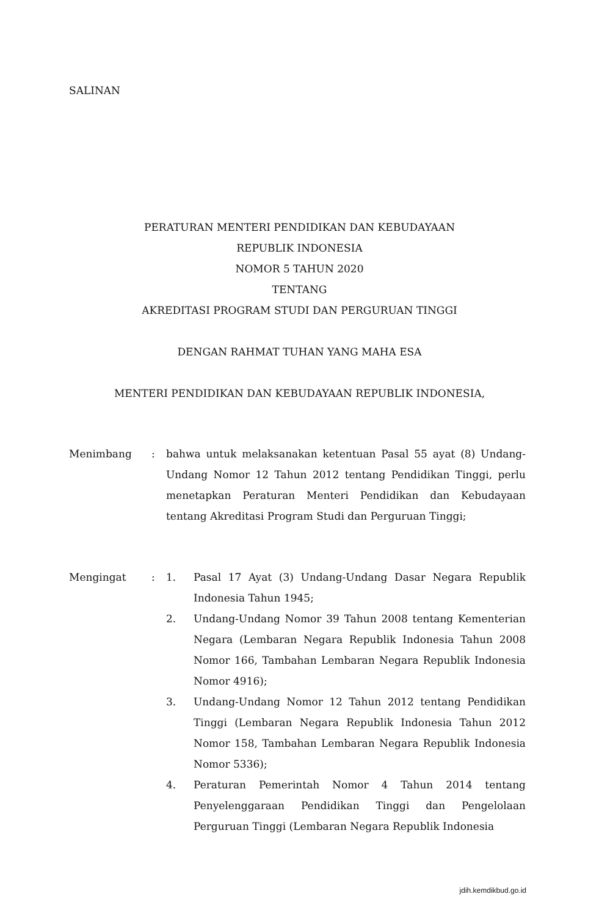SALINAN
PERATURAN MENTERI PENDIDIKAN DAN KEBUDAYAAN
REPUBLIK INDONESIA
NOMOR 5 TAHUN 2020
TENTANG
AKREDITASI PROGRAM STUDI DAN PERGURUAN TINGGI
DENGAN RAHMAT TUHAN YANG MAHA ESA
MENTERI PENDIDIKAN DAN KEBUDAYAAN REPUBLIK INDONESIA,
Menimbang : bahwa untuk melaksanakan ketentuan Pasal 55 ayat (8) Undang-Undang Nomor 12 Tahun 2012 tentang Pendidikan Tinggi, perlu menetapkan Peraturan Menteri Pendidikan dan Kebudayaan tentang Akreditasi Program Studi dan Perguruan Tinggi;
Mengingat : 1. Pasal 17 Ayat (3) Undang-Undang Dasar Negara Republik Indonesia Tahun 1945;
2. Undang-Undang Nomor 39 Tahun 2008 tentang Kementerian Negara (Lembaran Negara Republik Indonesia Tahun 2008 Nomor 166, Tambahan Lembaran Negara Republik Indonesia Nomor 4916);
3. Undang-Undang Nomor 12 Tahun 2012 tentang Pendidikan Tinggi (Lembaran Negara Republik Indonesia Tahun 2012 Nomor 158, Tambahan Lembaran Negara Republik Indonesia Nomor 5336);
4. Peraturan Pemerintah Nomor 4 Tahun 2014 tentang Penyelenggaraan Pendidikan Tinggi dan Pengelolaan Perguruan Tinggi (Lembaran Negara Republik Indonesia
jdih.kemdikbud.go.id